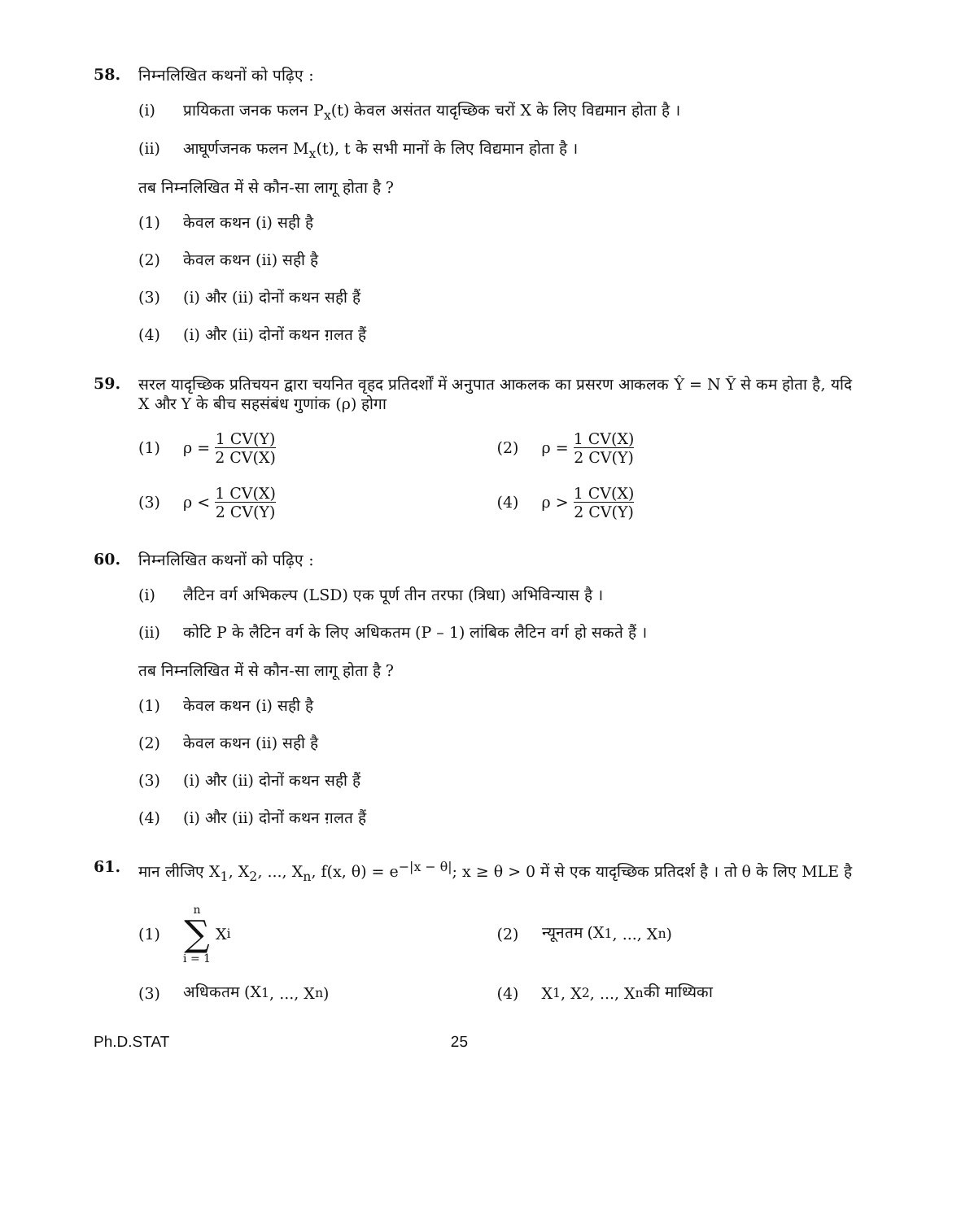58.
निम्नलिखित कथनों को पढ़िए :
(i) प्रायिकता जनक फलन P<sub>x</sub>(t) केवल असंतत यादृच्छिक चरों X के लिए विद्यमान होता है ।
(ii) आघूर्णजनक फलन M<sub>x</sub>(t), t के सभी मानों के लिए विद्यमान होता है ।
तब निम्नलिखित में से कौन-सा लागू होता है ?
(1) केवल कथन (i) सही है
(2) केवल कथन (ii) सही है
(3) (i) और (ii) दोनों कथन सही हैं
(4) (i) और (ii) दोनों कथन ग़लत हैं
59.
सरल यादृच्छिक प्रतिचयन द्वारा चयनित वृहद प्रतिदर्शों में अनुपात आकलक का प्रसरण आकलक Ŷ = N Ȳ से कम होता है, यदि X और Y के बीच सहसंबंध गुणांक (ρ) होगा
(1) ρ = 1 CV(Y) 2 CV(X) (2) ρ = 1 CV(X) 2 CV(Y)
(3) ρ < 1 CV(X) 2 CV(Y) (4) ρ > 1 CV(X) 2 CV(Y)
60.
निम्नलिखित कथनों को पढ़िए :
(i) लैटिन वर्ग अभिकल्प (LSD) एक पूर्ण तीन तरफा (त्रिधा) अभिविन्यास है ।
(ii) कोटि P के लैटिन वर्ग के लिए अधिकतम (P – 1) लांबिक लैटिन वर्ग हो सकते हैं ।
तब निम्नलिखित में से कौन-सा लागू होता है ?
(1) केवल कथन (i) सही है
(2) केवल कथन (ii) सही है
(3) (i) और (ii) दोनों कथन सही हैं
(4) (i) और (ii) दोनों कथन ग़लत हैं
61.
मान लीजिए X<sub>1</sub>, X<sub>2</sub>, ..., X<sub>n</sub>, f(x, θ) = e<sup>−|x − θ|</sup>; x ≥ θ > 0 में से एक यादृच्छिक प्रतिदर्श है । तो θ के लिए MLE है
(1) n ∑ i = 1 X<sub>i</sub> (2) न्यूनतम (X<sub>1</sub>, ..., X<sub>n</sub>)
(3) अधिकतम (X<sub>1</sub>, ..., X<sub>n</sub>) (4) X<sub>1</sub>, X<sub>2</sub>, ..., X<sub>n</sub> की माध्यिका
Ph.D.STAT 25